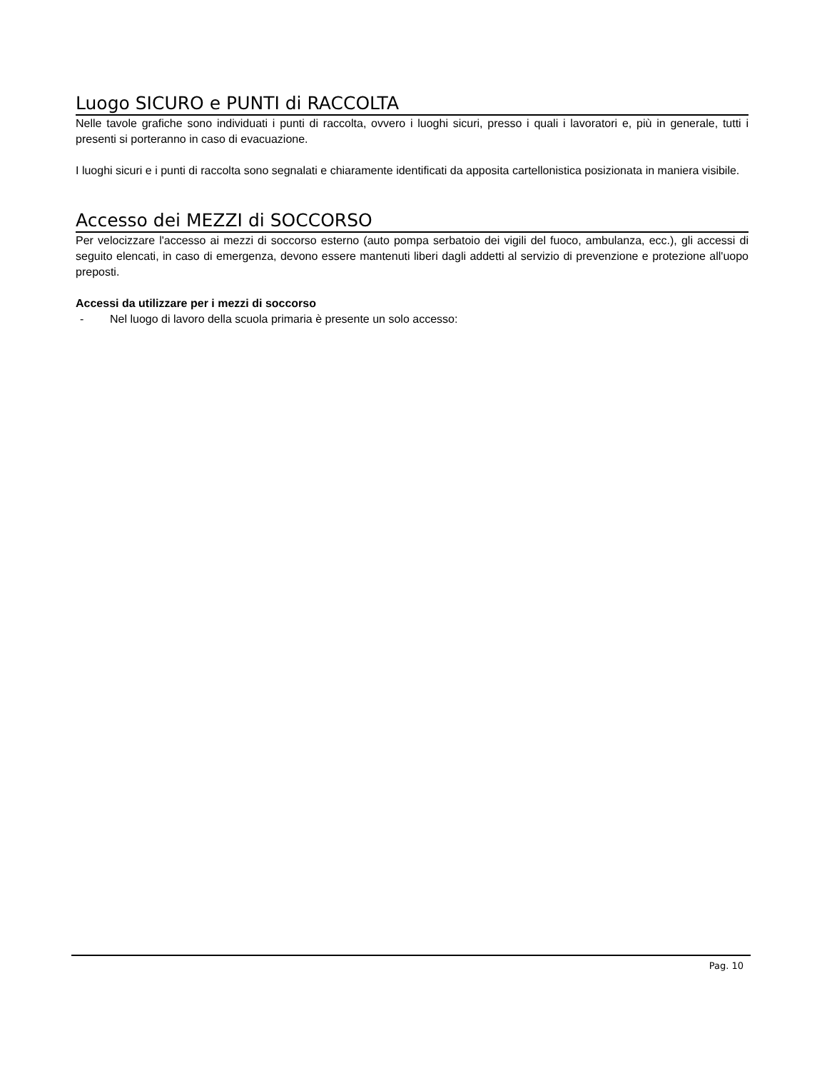Luogo SICURO e PUNTI di RACCOLTA
Nelle tavole grafiche sono individuati i punti di raccolta, ovvero i luoghi sicuri, presso i quali i lavoratori e, più in generale, tutti i presenti si porteranno in caso di evacuazione.
I luoghi sicuri e i punti di raccolta sono segnalati e chiaramente identificati da apposita cartellonistica posizionata in maniera visibile.
Accesso dei MEZZI di SOCCORSO
Per velocizzare l'accesso ai mezzi di soccorso esterno (auto pompa serbatoio dei vigili del fuoco, ambulanza, ecc.), gli accessi di seguito elencati, in caso di emergenza, devono essere mantenuti liberi dagli addetti al servizio di prevenzione e protezione all'uopo preposti.
Accessi da utilizzare per i mezzi di soccorso
- Nel luogo di lavoro della scuola primaria è presente un solo accesso:
Pag. 10